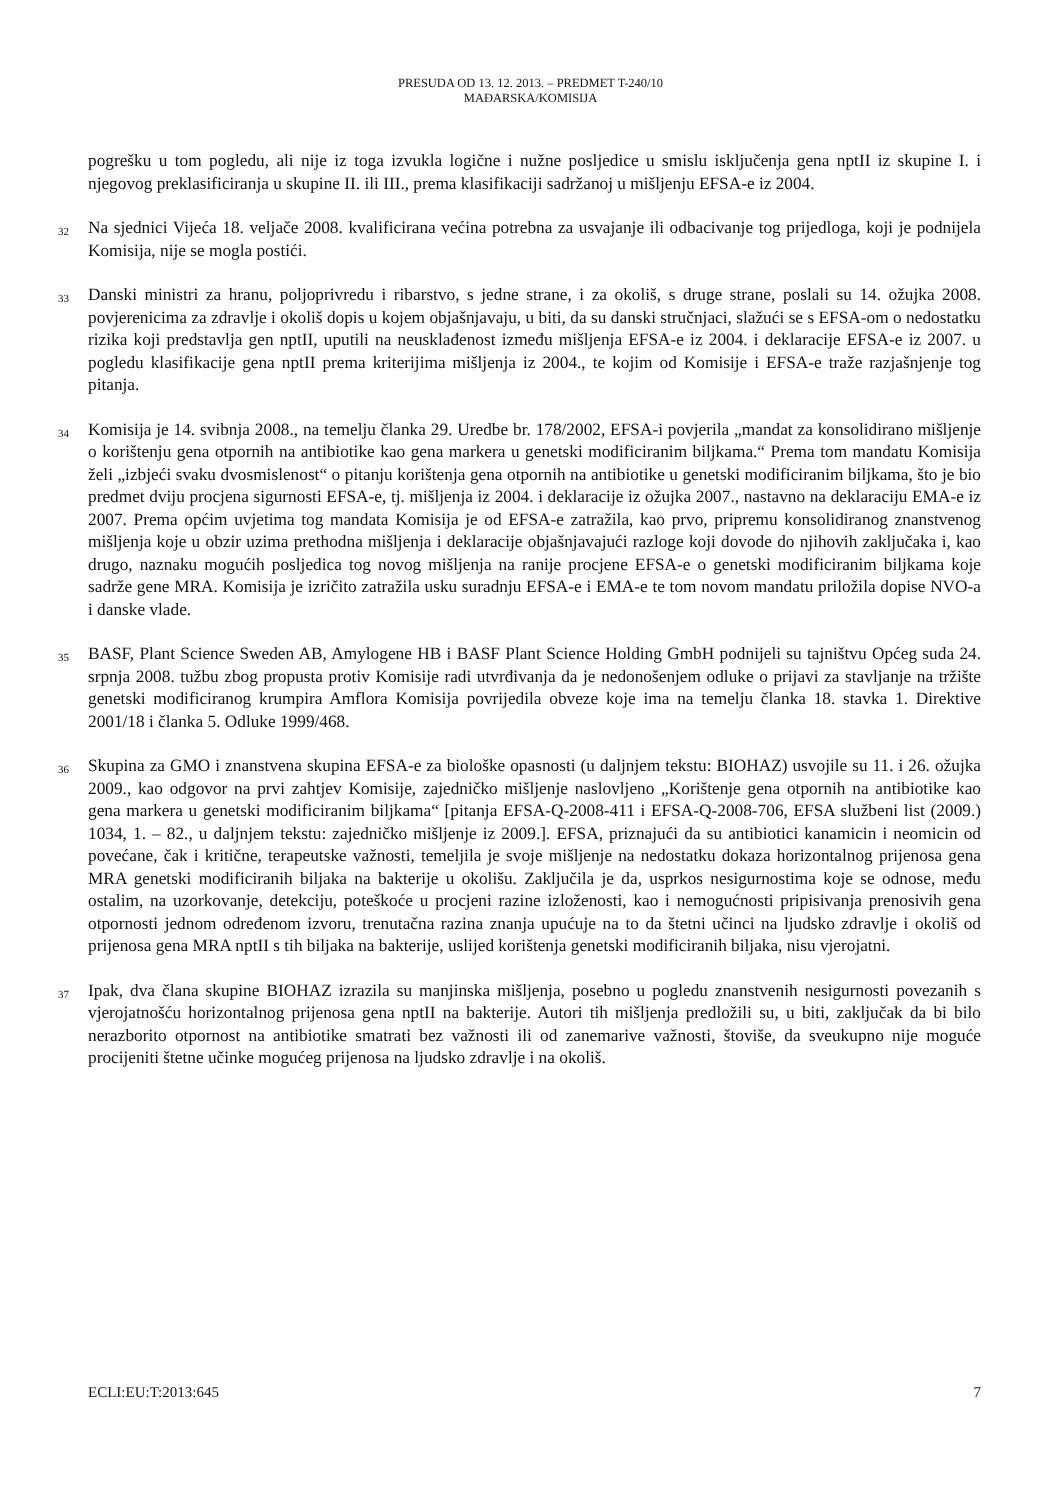PRESUDA OD 13. 12. 2013. – PREDMET T-240/10
MAĐARSKA/KOMISIJA
pogrešku u tom pogledu, ali nije iz toga izvukla logične i nužne posljedice u smislu isključenja gena nptII iz skupine I. i njegovog preklasificiranja u skupine II. ili III., prema klasifikaciji sadržanoj u mišljenju EFSA-e iz 2004.
32
Na sjednici Vijeća 18. veljače 2008. kvalificirana većina potrebna za usvajanje ili odbacivanje tog prijedloga, koji je podnijela Komisija, nije se mogla postići.
33
Danski ministri za hranu, poljoprivredu i ribarstvo, s jedne strane, i za okoliš, s druge strane, poslali su 14. ožujka 2008. povjerenicima za zdravlje i okoliš dopis u kojem objašnjavaju, u biti, da su danski stručnjaci, slažući se s EFSA-om o nedostatku rizika koji predstavlja gen nptII, uputili na neusklađenost između mišljenja EFSA-e iz 2004. i deklaracije EFSA-e iz 2007. u pogledu klasifikacije gena nptII prema kriterijima mišljenja iz 2004., te kojim od Komisije i EFSA-e traže razjašnjenje tog pitanja.
34
Komisija je 14. svibnja 2008., na temelju članka 29. Uredbe br. 178/2002, EFSA-i povjerila „mandat za konsolidirano mišljenje o korištenju gena otpornih na antibiotike kao gena markera u genetski modificiranim biljkama.“ Prema tom mandatu Komisija želi „izbjeći svaku dvosmislenost“ o pitanju korištenja gena otpornih na antibiotike u genetski modificiranim biljkama, što je bio predmet dviju procjena sigurnosti EFSA-e, tj. mišljenja iz 2004. i deklaracije iz ožujka 2007., nastavno na deklaraciju EMA-e iz 2007. Prema općim uvjetima tog mandata Komisija je od EFSA-e zatražila, kao prvo, pripremu konsolidiranog znanstvenog mišljenja koje u obzir uzima prethodna mišljenja i deklaracije objašnjavajući razloge koji dovode do njihovih zaključaka i, kao drugo, naznaku mogućih posljedica tog novog mišljenja na ranije procjene EFSA-e o genetski modificiranim biljkama koje sadrže gene MRA. Komisija je izričito zatražila usku suradnju EFSA-e i EMA-e te tom novom mandatu priložila dopise NVO-a i danske vlade.
35
BASF, Plant Science Sweden AB, Amylogene HB i BASF Plant Science Holding GmbH podnijeli su tajništvu Općeg suda 24. srpnja 2008. tužbu zbog propusta protiv Komisije radi utvrđivanja da je nedonošenjem odluke o prijavi za stavljanje na tržište genetski modificiranog krumpira Amflora Komisija povrijedila obveze koje ima na temelju članka 18. stavka 1. Direktive 2001/18 i članka 5. Odluke 1999/468.
36
Skupina za GMO i znanstvena skupina EFSA-e za biološke opasnosti (u daljnjem tekstu: BIOHAZ) usvojile su 11. i 26. ožujka 2009., kao odgovor na prvi zahtjev Komisije, zajedničko mišljenje naslovljeno „Korištenje gena otpornih na antibiotike kao gena markera u genetski modificiranim biljkama“ [pitanja EFSA-Q-2008-411 i EFSA-Q-2008-706, EFSA službeni list (2009.) 1034, 1. – 82., u daljnjem tekstu: zajedničko mišljenje iz 2009.]. EFSA, priznajući da su antibiotici kanamicin i neomicin od povećane, čak i kritične, terapeutske važnosti, temeljila je svoje mišljenje na nedostatku dokaza horizontalnog prijenosa gena MRA genetski modificiranih biljaka na bakterije u okolišu. Zaključila je da, usprkos nesigurnostima koje se odnose, među ostalim, na uzorkovanje, detekciju, poteškoće u procjeni razine izloženosti, kao i nemogućnosti pripisivanja prenosivih gena otpornosti jednom određenom izvoru, trenutačna razina znanja upućuje na to da štetni učinci na ljudsko zdravlje i okoliš od prijenosa gena MRA nptII s tih biljaka na bakterije, uslijed korištenja genetski modificiranih biljaka, nisu vjerojatni.
37
Ipak, dva člana skupine BIOHAZ izrazila su manjinska mišljenja, posebno u pogledu znanstvenih nesigurnosti povezanih s vjerojatnošću horizontalnog prijenosa gena nptII na bakterije. Autori tih mišljenja predložili su, u biti, zaključak da bi bilo nerazborito otpornost na antibiotike smatrati bez važnosti ili od zanemarive važnosti, štoviše, da sveukupno nije moguće procijeniti štetne učinke mogućeg prijenosa na ljudsko zdravlje i na okoliš.
ECLI:EU:T:2013:645 7